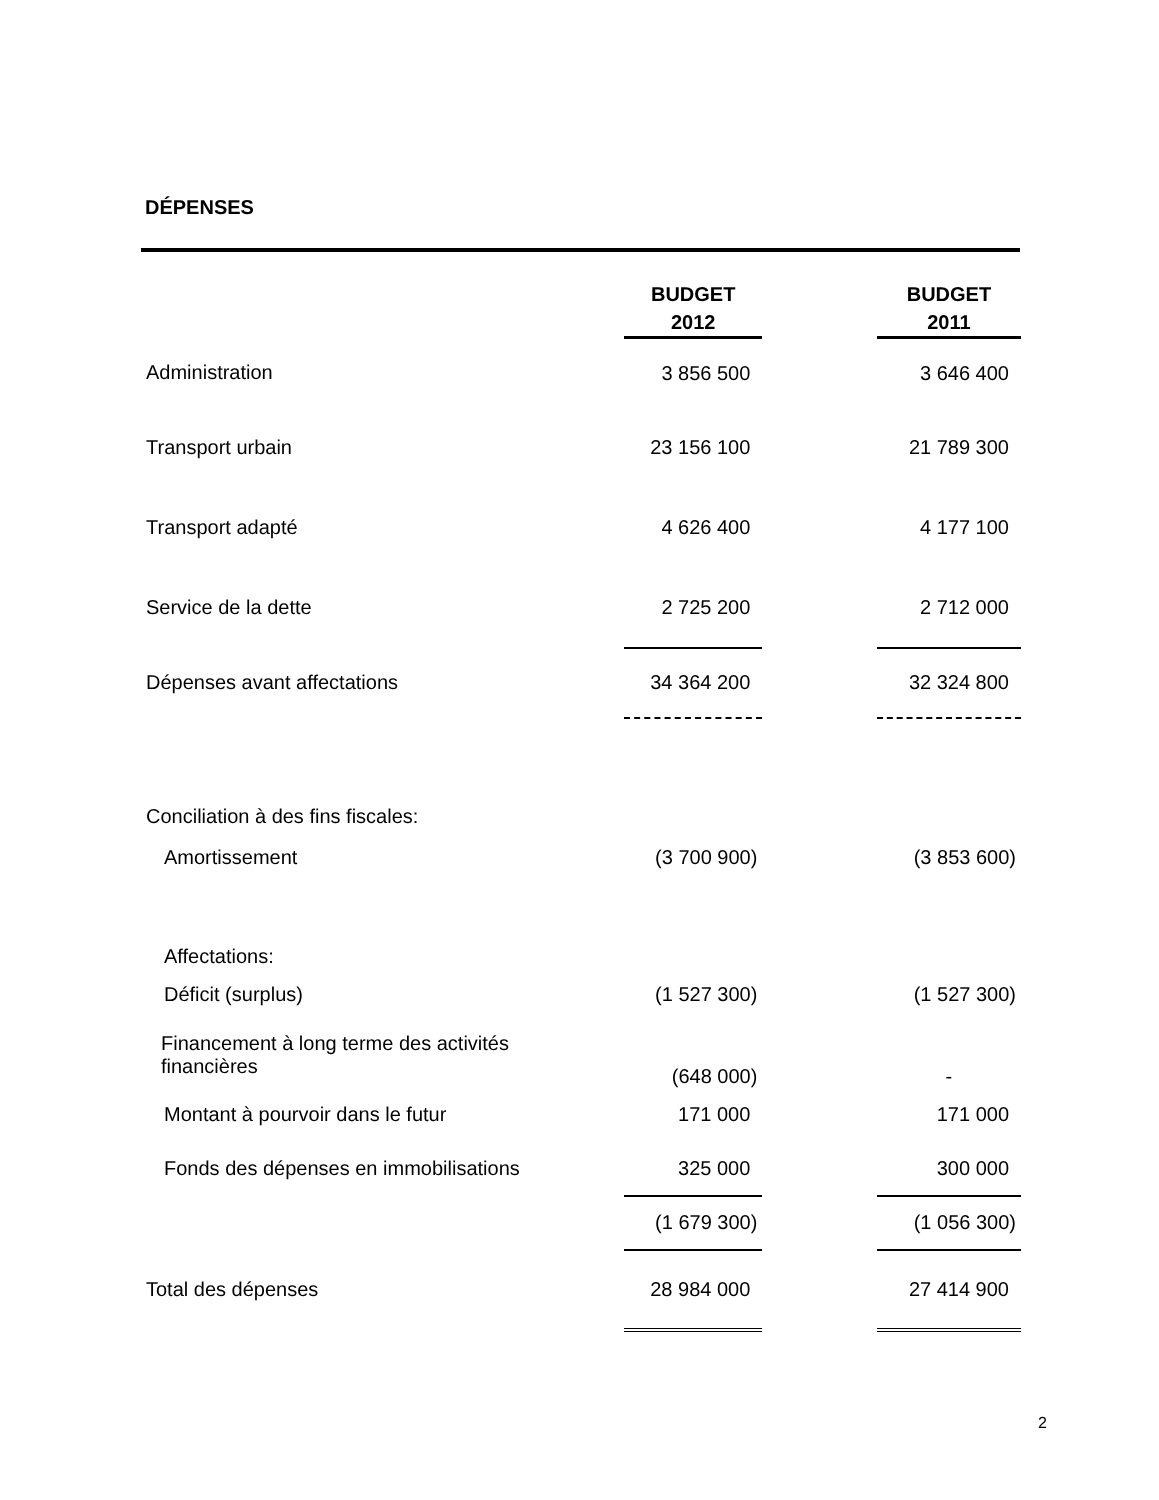DÉPENSES
| | BUDGET 2012 | | BUDGET 2011 |
| Administration | 3 856 500 | | 3 646 400 |
| Transport urbain | 23 156 100 | | 21 789 300 |
| Transport adapté | 4 626 400 | | 4 177 100 |
| Service de la dette | 2 725 200 | | 2 712 000 |
| Dépenses avant affectations | 34 364 200 | | 32 324 800 |
| Conciliation à des fins fiscales: | | | |
| Amortissement | (3 700 900) | | (3 853 600) |
| Affectations: | | | |
| Déficit (surplus) | (1 527 300) | | (1 527 300) |
| Financement à long terme des activités financières | (648 000) | | - |
| Montant à pourvoir dans le futur | 171 000 | | 171 000 |
| Fonds des dépenses en immobilisations | 325 000 | | 300 000 |
| | (1 679 300) | | (1 056 300) |
| Total des dépenses | 28 984 000 | | 27 414 900 |
2